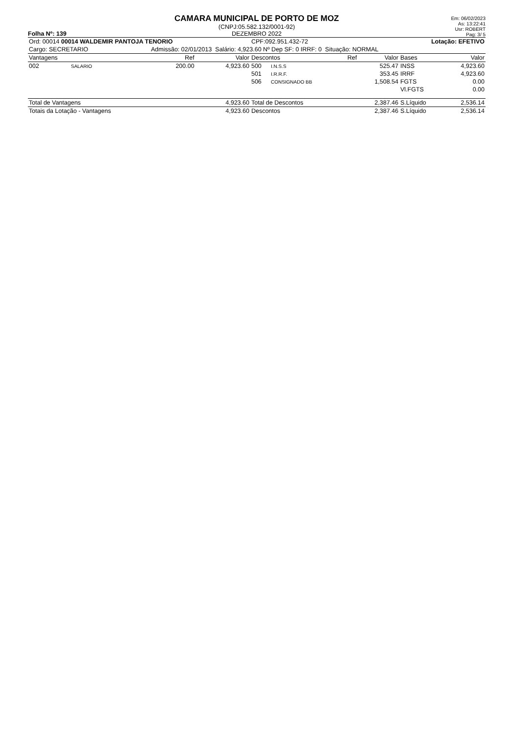Folha Nº: 139
CAMARA MUNICIPAL DE PORTO DE MOZ
(CNPJ:05.582.132/0001-92)
DEZEMBRO 2022
Em: 06/02/2023
As: 13:22:41
Usr: ROBERT
Pag: 3/ 5
| Ord: 00014 00014 WALDEMIR PANTOJA TENORIO | | | | CPF:092.951.432-72 | | | Lotação: EFETIVO | | |
| Cargo: SECRETARIO | | Admissão: 02/01/2013 Salário: 4,923.60 Nº Dep SF: 0 IRRF: 0 Situação: NORMAL | | | | | | | |
| Vantagens | | Ref | Valor | Descontos | | Ref | Valor | Bases | Valor |
| 002 | SALARIO | 200.00 | 4,923.60 | 500 | I.N.S.S | | 525.47 | INSS | 4,923.60 |
| | | | | 501 | I.R.R.F. | | 353.45 | IRRF | 4,923.60 |
| | | | | 506 | CONSIGNADO BB | | 1,508.54 | FGTS | 0.00 |
| | | | | | | | | Vl.FGTS | 0.00 |
| Total de Vantagens | | | 4,923.60 | Total de Descontos | | | 2,387.46 | S.Líquido | 2,536.14 |
| Totais da Lotação - Vantagens | | | 4,923.60 | Descontos | | | 2,387.46 | S.Líquido | 2,536.14 |